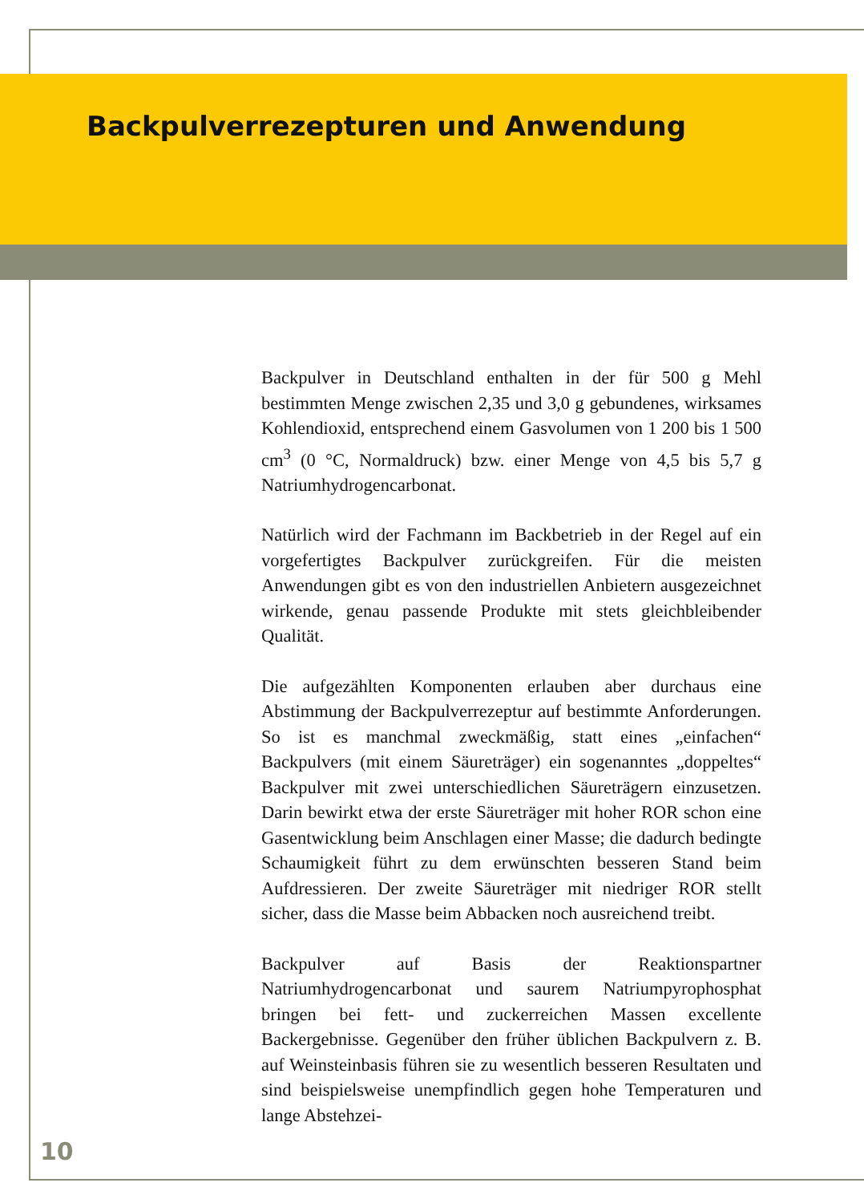Backpulverrezepturen und Anwendung
Backpulver in Deutschland enthalten in der für 500 g Mehl bestimmten Menge zwischen 2,35 und 3,0 g gebundenes, wirksames Kohlendioxid, entsprechend einem Gasvolumen von 1 200 bis 1 500 cm<sup>3</sup> (0 °C, Normaldruck) bzw. einer Menge von 4,5 bis 5,7 g Natriumhydrogencarbonat.
Natürlich wird der Fachmann im Backbetrieb in der Regel auf ein vorgefertigtes Backpulver zurückgreifen. Für die meisten Anwendungen gibt es von den industriellen Anbietern ausgezeichnet wirkende, genau passende Produkte mit stets gleichbleibender Qualität.
Die aufgezählten Komponenten erlauben aber durchaus eine Abstimmung der Backpulverrezeptur auf bestimmte Anforderungen. So ist es manchmal zweckmäßig, statt eines „einfachen“ Backpulvers (mit einem Säureträger) ein sogenanntes „doppeltes“ Backpulver mit zwei unterschiedlichen Säureträgern einzusetzen. Darin bewirkt etwa der erste Säureträger mit hoher ROR schon eine Gasentwicklung beim Anschlagen einer Masse; die dadurch bedingte Schaumigkeit führt zu dem erwünschten besseren Stand beim Aufdressieren. Der zweite Säureträger mit niedriger ROR stellt sicher, dass die Masse beim Abbacken noch ausreichend treibt.
Backpulver auf Basis der Reaktionspartner Natriumhydrogencarbonat und saurem Natriumpyrophosphat bringen bei fett- und zuckerreichen Massen excellente Backergebnisse. Gegenüber den früher üblichen Backpulvern z. B. auf Weinsteinbasis führen sie zu wesentlich besseren Resultaten und sind beispielsweise unempfindlich gegen hohe Temperaturen und lange Abstehzei-
10